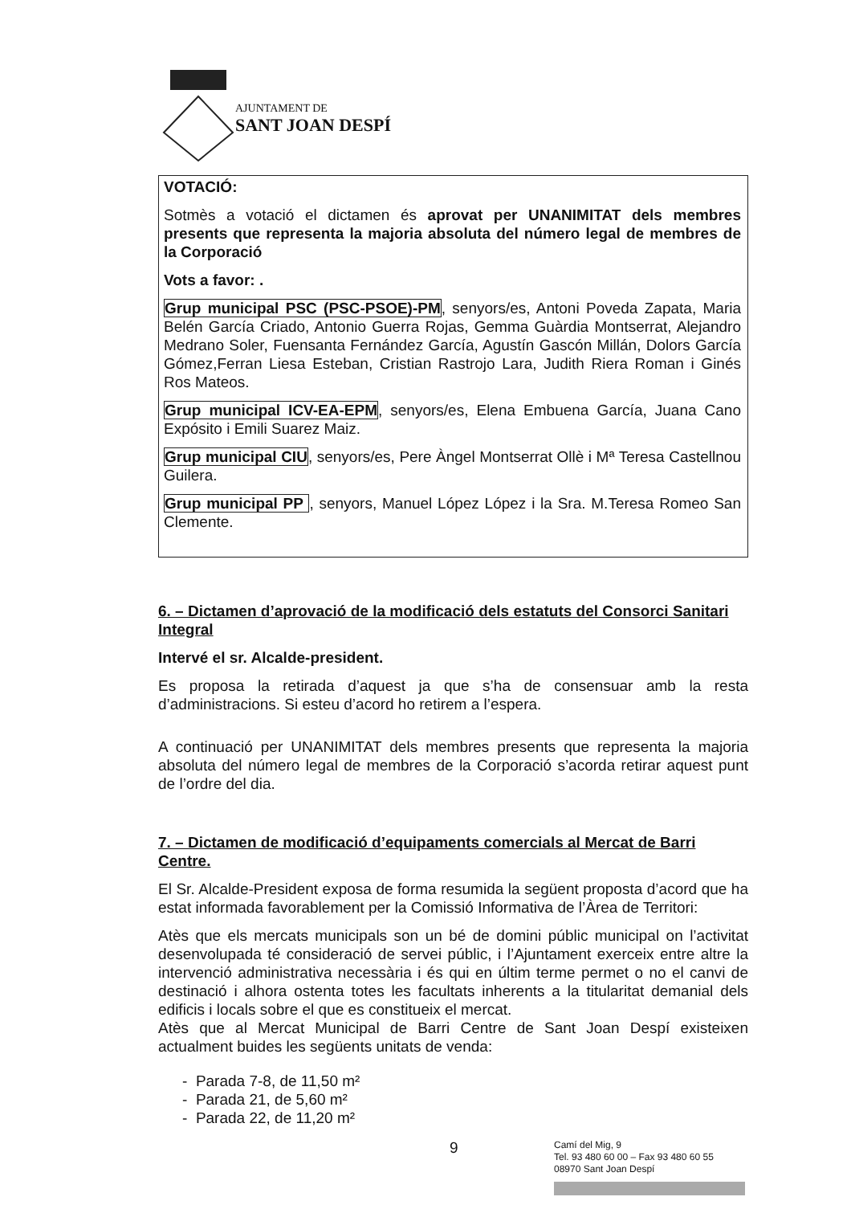AJUNTAMENT DE
SANT JOAN DESPÍ
VOTACIÓ:
Sotmès a votació el dictamen és aprovat per UNANIMITAT dels membres presents que representa la majoria absoluta del número legal de membres de la Corporació
Vots a favor: .
Grup municipal PSC (PSC-PSOE)-PM, senyors/es, Antoni Poveda Zapata, Maria Belén García Criado, Antonio Guerra Rojas, Gemma Guàrdia Montserrat, Alejandro Medrano Soler, Fuensanta Fernández García, Agustín Gascón Millán, Dolors García Gómez,Ferran Liesa Esteban, Cristian Rastrojo Lara, Judith Riera Roman i Ginés Ros Mateos.
Grup municipal ICV-EA-EPM, senyors/es, Elena Embuena García, Juana Cano Expósito i Emili Suarez Maiz.
Grup municipal CIU, senyors/es, Pere Àngel Montserrat Ollè i Mª Teresa Castellnou Guilera.
Grup municipal PP , senyors, Manuel López López i la Sra. M.Teresa Romeo San Clemente.
6. – Dictamen d’aprovació de la modificació dels estatuts del Consorci Sanitari Integral
Intervé el sr. Alcalde-president.
Es proposa la retirada d’aquest ja que s’ha de consensuar amb la resta d’administracions. Si esteu d’acord ho retirem a l’espera.
A continuació per UNANIMITAT dels membres presents que representa la majoria absoluta del número legal de membres de la Corporació s’acorda retirar aquest punt de l’ordre del dia.
7. – Dictamen de modificació d’equipaments comercials al Mercat de Barri Centre.
El Sr. Alcalde-President exposa de forma resumida la següent proposta d’acord que ha estat informada favorablement per la Comissió Informativa de l’Àrea de Territori:
Atès que els mercats municipals son un bé de domini públic municipal on l’activitat desenvolupada té consideració de servei públic, i l’Ajuntament exerceix entre altre la intervenció administrativa necessària i és qui en últim terme permet o no el canvi de destinació i alhora ostenta totes les facultats inherents a la titularitat demanial dels edificis i locals sobre el que es constitueix el mercat.
Atès que al Mercat Municipal de Barri Centre de Sant Joan Despí existeixen actualment buides les següents unitats de venda:
- Parada 7-8, de 11,50 m²
- Parada 21, de 5,60 m²
- Parada 22, de 11,20 m²
9
Camí del Mig, 9
Tel. 93 480 60 00 – Fax 93 480 60 55
08970 Sant Joan Despí